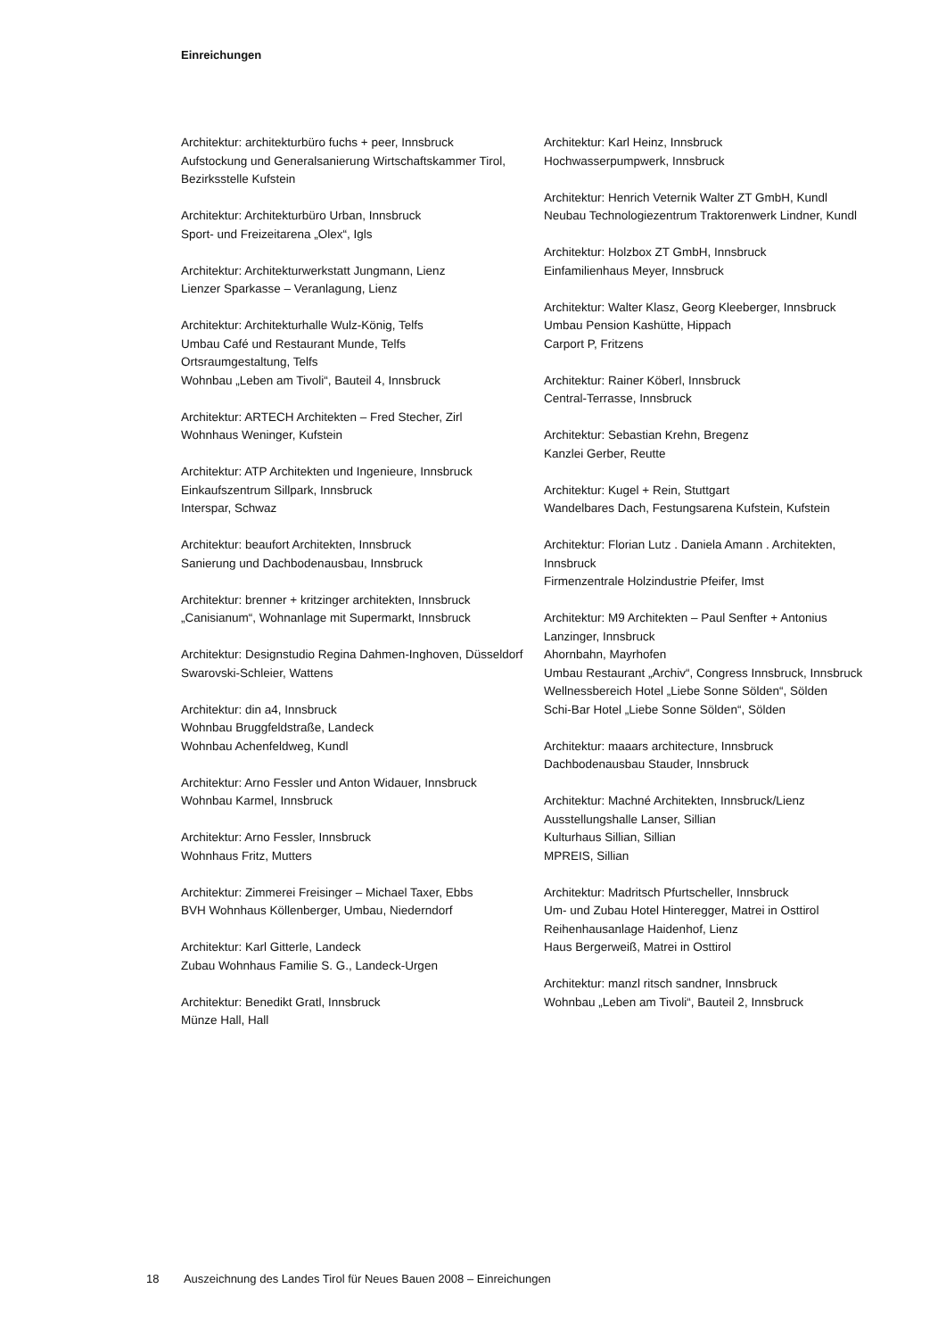Einreichungen
Architektur: architekturbüro fuchs + peer, Innsbruck
Aufstockung und Generalsanierung Wirtschaftskammer Tirol, Bezirksstelle Kufstein
Architektur: Architekturbüro Urban, Innsbruck
Sport- und Freizeitarena „Olex“, Igls
Architektur: Architekturwerkstatt Jungmann, Lienz
Lienzer Sparkasse – Veranlagung, Lienz
Architektur: Architekturhalle Wulz-König, Telfs
Umbau Café und Restaurant Munde, Telfs
Ortsraumgestaltung, Telfs
Wohnbau „Leben am Tivoli“, Bauteil 4, Innsbruck
Architektur: ARTECH Architekten – Fred Stecher, Zirl
Wohnhaus Weninger, Kufstein
Architektur: ATP Architekten und Ingenieure, Innsbruck
Einkaufszentrum Sillpark, Innsbruck
Interspar, Schwaz
Architektur: beaufort Architekten, Innsbruck
Sanierung und Dachbodenausbau, Innsbruck
Architektur: brenner + kritzinger architekten, Innsbruck
„Canisianum“, Wohnanlage mit Supermarkt, Innsbruck
Architektur: Designstudio Regina Dahmen-Inghoven, Düsseldorf
Swarovski-Schleier, Wattens
Architektur: din a4, Innsbruck
Wohnbau Bruggfeldstraße, Landeck
Wohnbau Achenfeldweg, Kundl
Architektur: Arno Fessler und Anton Widauer, Innsbruck
Wohnbau Karmel, Innsbruck
Architektur: Arno Fessler, Innsbruck
Wohnhaus Fritz, Mutters
Architektur: Zimmerei Freisinger – Michael Taxer, Ebbs
BVH Wohnhaus Köllenberger, Umbau, Niederndorf
Architektur: Karl Gitterle, Landeck
Zubau Wohnhaus Familie S. G., Landeck-Urgen
Architektur: Benedikt Gratl, Innsbruck
Münze Hall, Hall
Architektur: Karl Heinz, Innsbruck
Hochwasserpumpwerk, Innsbruck
Architektur: Henrich Veternik Walter ZT GmbH, Kundl
Neubau Technologiezentrum Traktorenwerk Lindner, Kundl
Architektur: Holzbox ZT GmbH, Innsbruck
Einfamilienhaus Meyer, Innsbruck
Architektur: Walter Klasz, Georg Kleeberger, Innsbruck
Umbau Pension Kashütte, Hippach
Carport P, Fritzens
Architektur: Rainer Köberl, Innsbruck
Central-Terrasse, Innsbruck
Architektur: Sebastian Krehn, Bregenz
Kanzlei Gerber, Reutte
Architektur: Kugel + Rein, Stuttgart
Wandelbares Dach, Festungsarena Kufstein, Kufstein
Architektur: Florian Lutz . Daniela Amann . Architekten, Innsbruck
Firmenzentrale Holzindustrie Pfeifer, Imst
Architektur: M9 Architekten – Paul Senfter + Antonius Lanzinger, Innsbruck
Ahornbahn, Mayrhofen
Umbau Restaurant „Archiv“, Congress Innsbruck, Innsbruck
Wellnessbereich Hotel „Liebe Sonne Sölden“, Sölden
Schi-Bar Hotel „Liebe Sonne Sölden“, Sölden
Architektur: maaars architecture, Innsbruck
Dachbodenausbau Stauder, Innsbruck
Architektur: Machné Architekten, Innsbruck/Lienz
Ausstellungshalle Lanser, Sillian
Kulturhaus Sillian, Sillian
MPREIS, Sillian
Architektur: Madritsch Pfurtscheller, Innsbruck
Um- und Zubau Hotel Hinteregger, Matrei in Osttirol
Reihenhausanlage Haidenhof, Lienz
Haus Bergerweiß, Matrei in Osttirol
Architektur: manzl ritsch sandner, Innsbruck
Wohnbau „Leben am Tivoli“, Bauteil 2, Innsbruck
18 Auszeichnung des Landes Tirol für Neues Bauen 2008 – Einreichungen